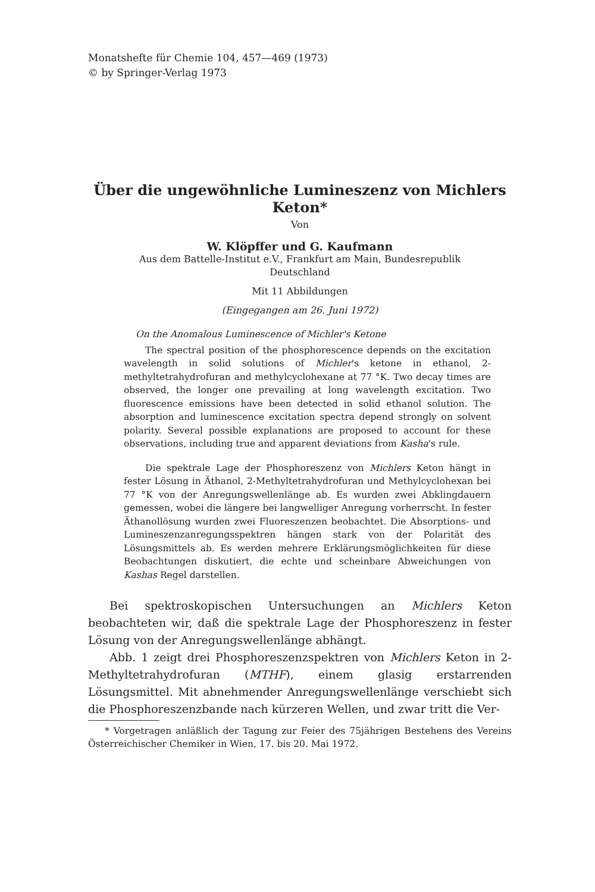Monatshefte für Chemie 104, 457—469 (1973)
© by Springer-Verlag 1973
Über die ungewöhnliche Lumineszenz von Michlers Keton*
Von
W. Klöpffer und G. Kaufmann
Aus dem Battelle-Institut e.V., Frankfurt am Main, Bundesrepublik
Deutschland
Mit 11 Abbildungen
(Eingegangen am 26. Juni 1972)
On the Anomalous Luminescence of Michler's Ketone
The spectral position of the phosphorescence depends on the excitation wavelength in solid solutions of Michler's ketone in ethanol, 2-methyltetrahydrofuran and methylcyclohexane at 77 °K. Two decay times are observed, the longer one prevailing at long wavelength excitation. Two fluorescence emissions have been detected in solid ethanol solution. The absorption and luminescence excitation spectra depend strongly on solvent polarity. Several possible explanations are proposed to account for these observations, including true and apparent deviations from Kasha's rule.
Die spektrale Lage der Phosphoreszenz von Michlers Keton hängt in fester Lösung in Äthanol, 2-Methyltetrahydrofuran und Methylcyclohexan bei 77 °K von der Anregungswellenlänge ab. Es wurden zwei Abklingdauern gemessen, wobei die längere bei langwelliger Anregung vorherrscht. In fester Äthanollösung wurden zwei Fluoreszenzen beobachtet. Die Absorptions- und Lumineszenzanregungsspektren hängen stark von der Polarität des Lösungsmittels ab. Es werden mehrere Erklärungsmöglichkeiten für diese Beobachtungen diskutiert, die echte und scheinbare Abweichungen von Kashas Regel darstellen.
Bei spektroskopischen Untersuchungen an Michlers Keton beobachteten wir, daß die spektrale Lage der Phosphoreszenz in fester Lösung von der Anregungswellenlänge abhängt.
Abb. 1 zeigt drei Phosphoreszenzspektren von Michlers Keton in 2-Methyltetrahydrofuran (MTHF), einem glasig erstarrenden Lösungsmittel. Mit abnehmender Anregungswellenlänge verschiebt sich die Phosphoreszenzbande nach kürzeren Wellen, und zwar tritt die Ver-
* Vorgetragen anläßlich der Tagung zur Feier des 75jährigen Bestehens des Vereins Österreichischer Chemiker in Wien, 17. bis 20. Mai 1972.